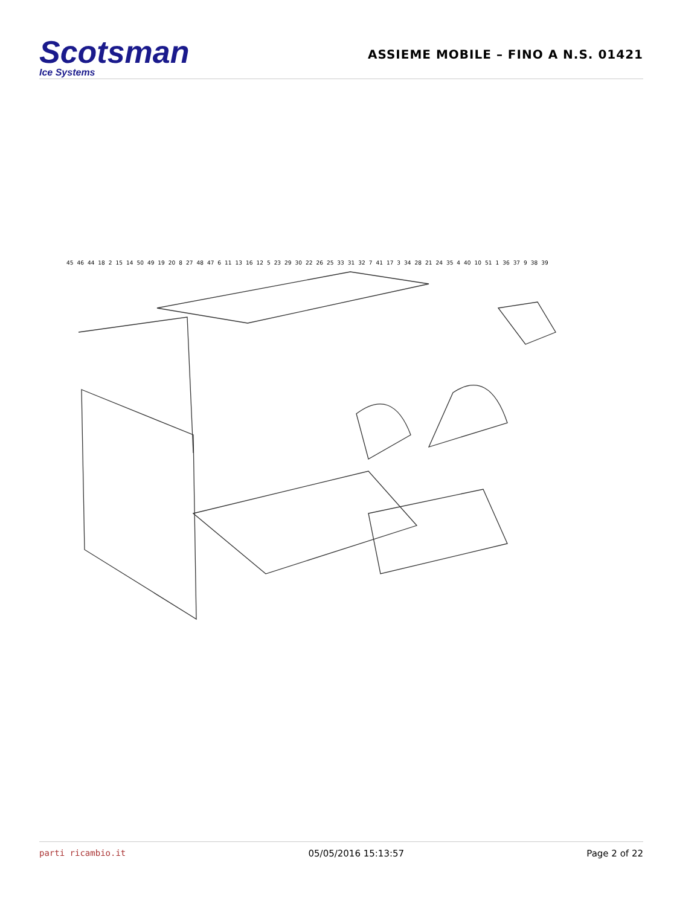Scotsman
Ice Systems
ASSIEME MOBILE – FINO A N.S. 01421
45 46 44 18 2 15 14 50 49 19 20 8 27 48 47 6 11 13 16 12 5 23 29 30 22 26 25 33 31 32 7 41 17 3 34 28 21 24 35 4 40 10 51 1 36 37 9 38 39
parti ricambio.it 05/05/2016 15:13:57 Page 2 of 22